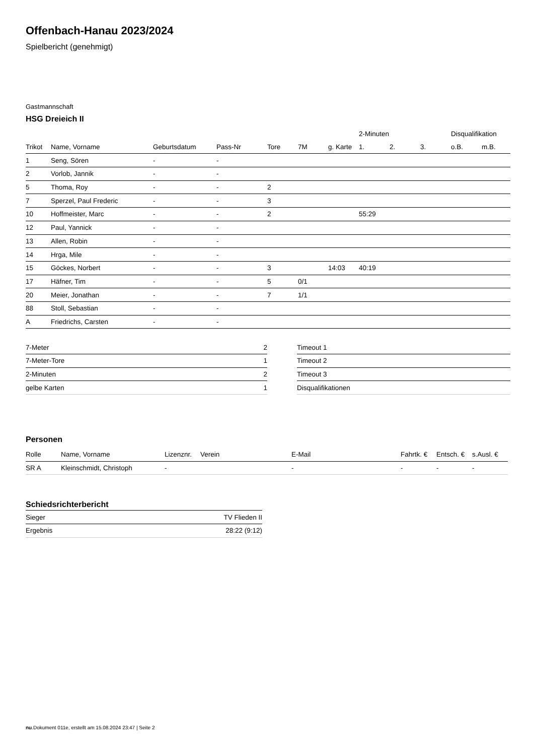Offenbach-Hanau 2023/2024
Spielbericht (genehmigt)
Gastmannschaft
HSG Dreieich II
| | | | | | | | 2-Minuten | | | Disqualifikation | |
| --- | --- | --- | --- | --- | --- | --- | --- | --- | --- | --- | --- |
| Trikot | Name, Vorname | Geburtsdatum | Pass-Nr | Tore | 7M | g. Karte | 1. | 2. | 3. | o.B. | m.B. |
| 1 | Seng, Sören | - | - | | | | | | | | |
| 2 | Vorlob, Jannik | - | - | | | | | | | | |
| 5 | Thoma, Roy | - | - | 2 | | | | | | | |
| 7 | Sperzel, Paul Frederic | - | - | 3 | | | | | | | |
| 10 | Hoffmeister, Marc | - | - | 2 | | | 55:29 | | | | |
| 12 | Paul, Yannick | - | - | | | | | | | | |
| 13 | Allen, Robin | - | - | | | | | | | | |
| 14 | Hrga, Mile | - | - | | | | | | | | |
| 15 | Göckes, Norbert | - | - | 3 | | 14:03 | 40:19 | | | | |
| 17 | Häfner, Tim | - | - | 5 | 0/1 | | | | | | |
| 20 | Meier, Jonathan | - | - | 7 | 1/1 | | | | | | |
| 88 | Stoll, Sebastian | - | - | | | | | | | | |
| A | Friedrichs, Carsten | - | - | | | | | | | | |
| 7-Meter | 2 |
| 7-Meter-Tore | 1 |
| 2-Minuten | 2 |
| gelbe Karten | 1 |
| Timeout 1 |
| Timeout 2 |
| Timeout 3 |
| Disqualifikationen |
Personen
| Rolle | Name, Vorname | Lizenznr. | Verein | E-Mail | Fahrtk. € | Entsch. € | s.Ausl. € |
| --- | --- | --- | --- | --- | --- | --- | --- |
| SR A | Kleinschmidt, Christoph | - | | - | - | - | - |
Schiedsrichterbericht
| Sieger | TV Flieden II |
| Ergebnis | 28:22 (9:12) |
nu.Dokument 011e, erstellt am 15.08.2024 23:47 | Seite 2